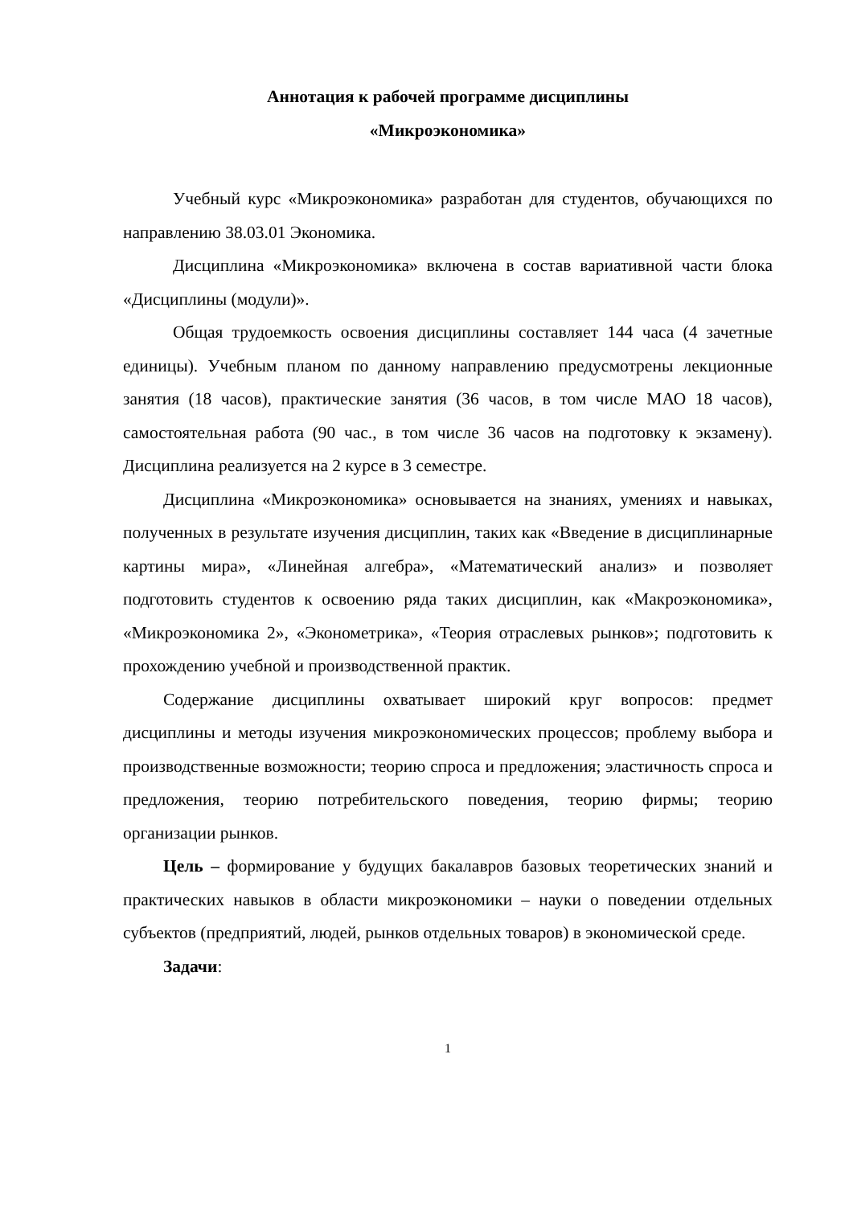Аннотация к рабочей программе дисциплины
«Микроэкономика»
Учебный курс «Микроэкономика» разработан для студентов, обучающихся по направлению 38.03.01 Экономика.
Дисциплина «Микроэкономика» включена в состав вариативной части блока «Дисциплины (модули)».
Общая трудоемкость освоения дисциплины составляет 144 часа (4 зачетные единицы). Учебным планом по данному направлению предусмотрены лекционные занятия (18 часов), практические занятия (36 часов, в том числе МАО 18 часов), самостоятельная работа (90 час., в том числе 36 часов на подготовку к экзамену). Дисциплина реализуется на 2 курсе в 3 семестре.
Дисциплина «Микроэкономика» основывается на знаниях, умениях и навыках, полученных в результате изучения дисциплин, таких как «Введение в дисциплинарные картины мира», «Линейная алгебра», «Математический анализ» и позволяет подготовить студентов к освоению ряда таких дисциплин, как «Макроэкономика», «Микроэкономика 2», «Эконометрика», «Теория отраслевых рынков»; подготовить к прохождению учебной и производственной практик.
Содержание дисциплины охватывает широкий круг вопросов: предмет дисциплины и методы изучения микроэкономических процессов; проблему выбора и производственные возможности; теорию спроса и предложения; эластичность спроса и предложения, теорию потребительского поведения, теорию фирмы; теорию организации рынков.
Цель – формирование у будущих бакалавров базовых теоретических знаний и практических навыков в области микроэкономики – науки о поведении отдельных субъектов (предприятий, людей, рынков отдельных товаров) в экономической среде.
Задачи:
1